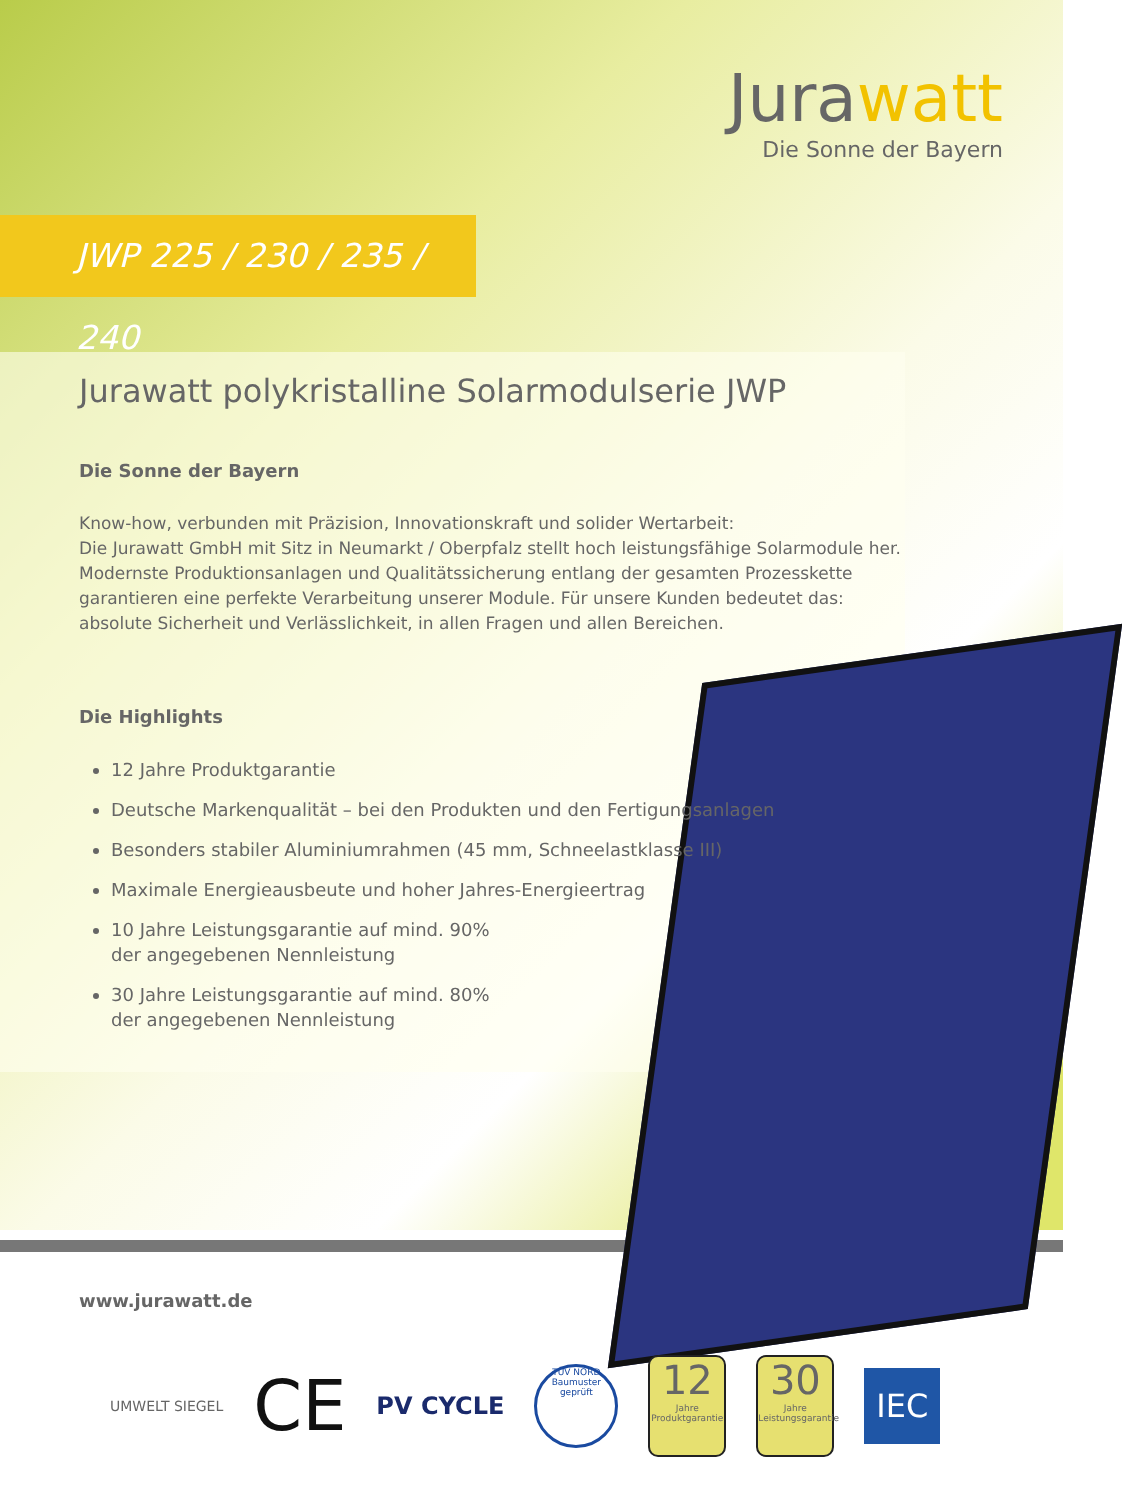Jurawatt
Die Sonne der Bayern
JWP 225 / 230 / 235 / 240
Jurawatt polykristalline Solarmodulserie JWP
Die Sonne der Bayern
Know-how, verbunden mit Präzision, Innovationskraft und solider Wertarbeit:
Die Jurawatt GmbH mit Sitz in Neumarkt / Oberpfalz stellt hoch leistungsfähige Solarmodule her. Modernste Produktionsanlagen und Qualitätssicherung entlang der gesamten Prozesskette garantieren eine perfekte Verarbeitung unserer Module. Für unsere Kunden bedeutet das: absolute Sicherheit und Verlässlichkeit, in allen Fragen und allen Bereichen.
Die Highlights
12 Jahre Produktgarantie
Deutsche Markenqualität – bei den Produkten und den Fertigungsanlagen
Besonders stabiler Aluminiumrahmen (45 mm, Schneelastklasse III)
Maximale Energieausbeute und hoher Jahres-Energieertrag
10 Jahre Leistungsgarantie auf mind. 90%
der angegebenen Nennleistung
30 Jahre Leistungsgarantie auf mind. 80%
der angegebenen Nennleistung
www.jurawatt.de
UMWELT SIEGEL
CE
PV CYCLE
TÜV NORD
Baumuster geprüft
12
Jahre
Produktgarantie
30
Jahre
Leistungsgarantie
IEC